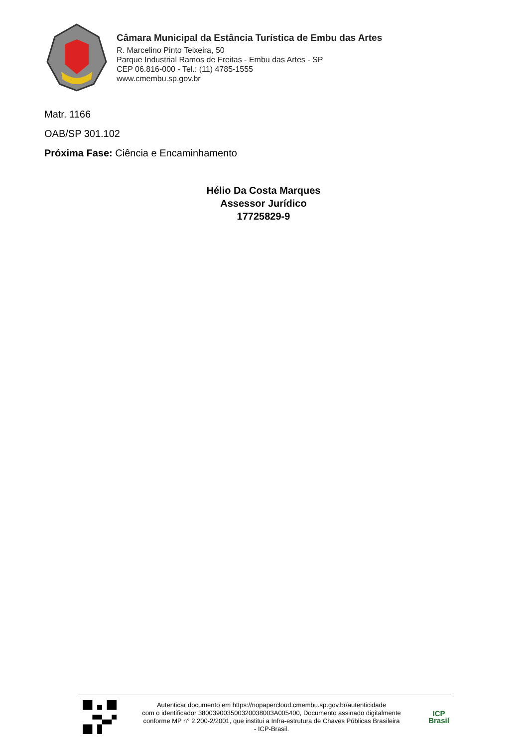Câmara Municipal da Estância Turística de Embu das Artes
R. Marcelino Pinto Teixeira, 50
Parque Industrial Ramos de Freitas - Embu das Artes - SP
CEP 06.816-000 - Tel.: (11) 4785-1555
www.cmembu.sp.gov.br
Matr. 1166
OAB/SP 301.102
Próxima Fase: Ciência e Encaminhamento
Hélio Da Costa Marques
Assessor Jurídico
17725829-9
Autenticar documento em https://nopapercloud.cmembu.sp.gov.br/autenticidade
com o identificador 380039003500320038003A005400, Documento assinado digitalmente
conforme MP n° 2.200-2/2001, que institui a Infra-estrutura de Chaves Públicas Brasileira
- ICP-Brasil.
ICP
Brasil